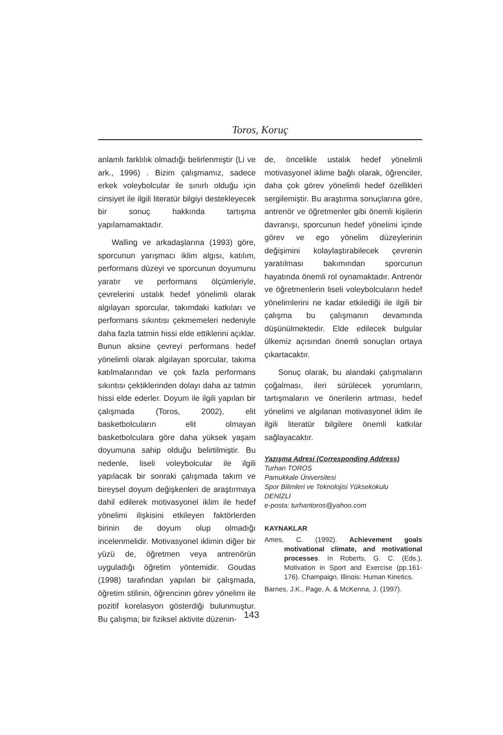Toros, Koruç
anlamlı farklılık olmadığı belirlenmiştir (Li ve ark., 1996) . Bizim çalışmamız, sadece erkek voleybolcular ile sınırlı olduğu için cinsiyet ile ilgili literatür bilgiyi destekleyecek bir sonuç hakkında tartışma yapılamamaktadır.
Walling ve arkadaşlarına (1993) göre, sporcunun yarışmacı iklim algısı, katılım, performans düzeyi ve sporcunun doyumunu yaratır ve performans ölçümleriyle, çevrelerini ustalık hedef yönelimli olarak algılayan sporcular, takımdaki katkıları ve performans sıkıntısı çekmemeleri nedeniyle daha fazla tatmin hissi elde ettiklerini açıklar. Bunun aksine çevreyi performans hedef yönelimli olarak algılayan sporcular, takıma katılmalarından ve çok fazla performans sıkıntısı çektiklerinden dolayı daha az tatmin hissi elde ederler. Doyum ile ilgili yapılan bir çalışmada (Toros, 2002), elit basketbolcuların elit olmayan basketbolculara göre daha yüksek yaşam doyumuna sahip olduğu belirtilmiştir. Bu nedenle, liseli voleybolcular ile ilgili yapılacak bir sonraki çalışmada takım ve bireysel doyum değişkenleri de araştırmaya dahil edilerek motivasyonel iklim ile hedef yönelimi ilişkisini etkileyen faktörlerden birinin de doyum olup olmadığı incelenmelidir. Motivasyonel iklimin diğer bir yüzü de, öğretmen veya antrenörün uyguladığı öğretim yöntemidir. Goudas (1998) tarafından yapılan bir çalışmada, öğretim stilinin, öğrencinin görev yönelimi ile pozitif korelasyon gösterdiği bulunmuştur. Bu çalışma; bir fiziksel aktivite düzenin-
de, öncelikle ustalık hedef yönelimli motivasyonel iklime bağlı olarak, öğrenciler, daha çok görev yönelimli hedef özellikleri sergilemiştir. Bu araştırma sonuçlarına göre, antrenör ve öğretmenler gibi önemli kişilerin davranışı, sporcunun hedef yönelimi içinde görev ve ego yönelim düzeylerinin değişimini kolaylaştırabilecek çevrenin yaratılması bakımından sporcunun hayatında önemli rol oynamaktadır. Antrenör ve öğretmenlerin liseli voleybolcuların hedef yönelimlerini ne kadar etkilediği ile ilgili bir çalışma bu çalışmanın devamında düşünülmektedir. Elde edilecek bulgular ülkemiz açısından önemli sonuçları ortaya çıkartacaktır.
Sonuç olarak, bu alandaki çalışmaların çoğalması, ileri sürülecek yorumların, tartışmaların ve önerilerin artması, hedef yönelimi ve algılanan motivasyonel iklim ile ilgili literatür bilgilere önemli katkılar sağlayacaktır.
Yazışma Adresi (Corresponding Address)
Turhan TOROS
Pamukkale Üniversitesi
Spor Bilimleri ve Teknolojisi Yüksekokulu
DENİZLİ
e-posta: turhantoros@yahoo.com
KAYNAKLAR
Ames, C. (1992). Achievement goals motivational climate, and motivational processes. In Roberts, G. C. (Eds.), Motivation in Sport and Exercise (pp.161-176). Champaign, Illinois: Human Kinetics.
Barnes, J.K., Page, A. & McKenna, J. (1997).
143